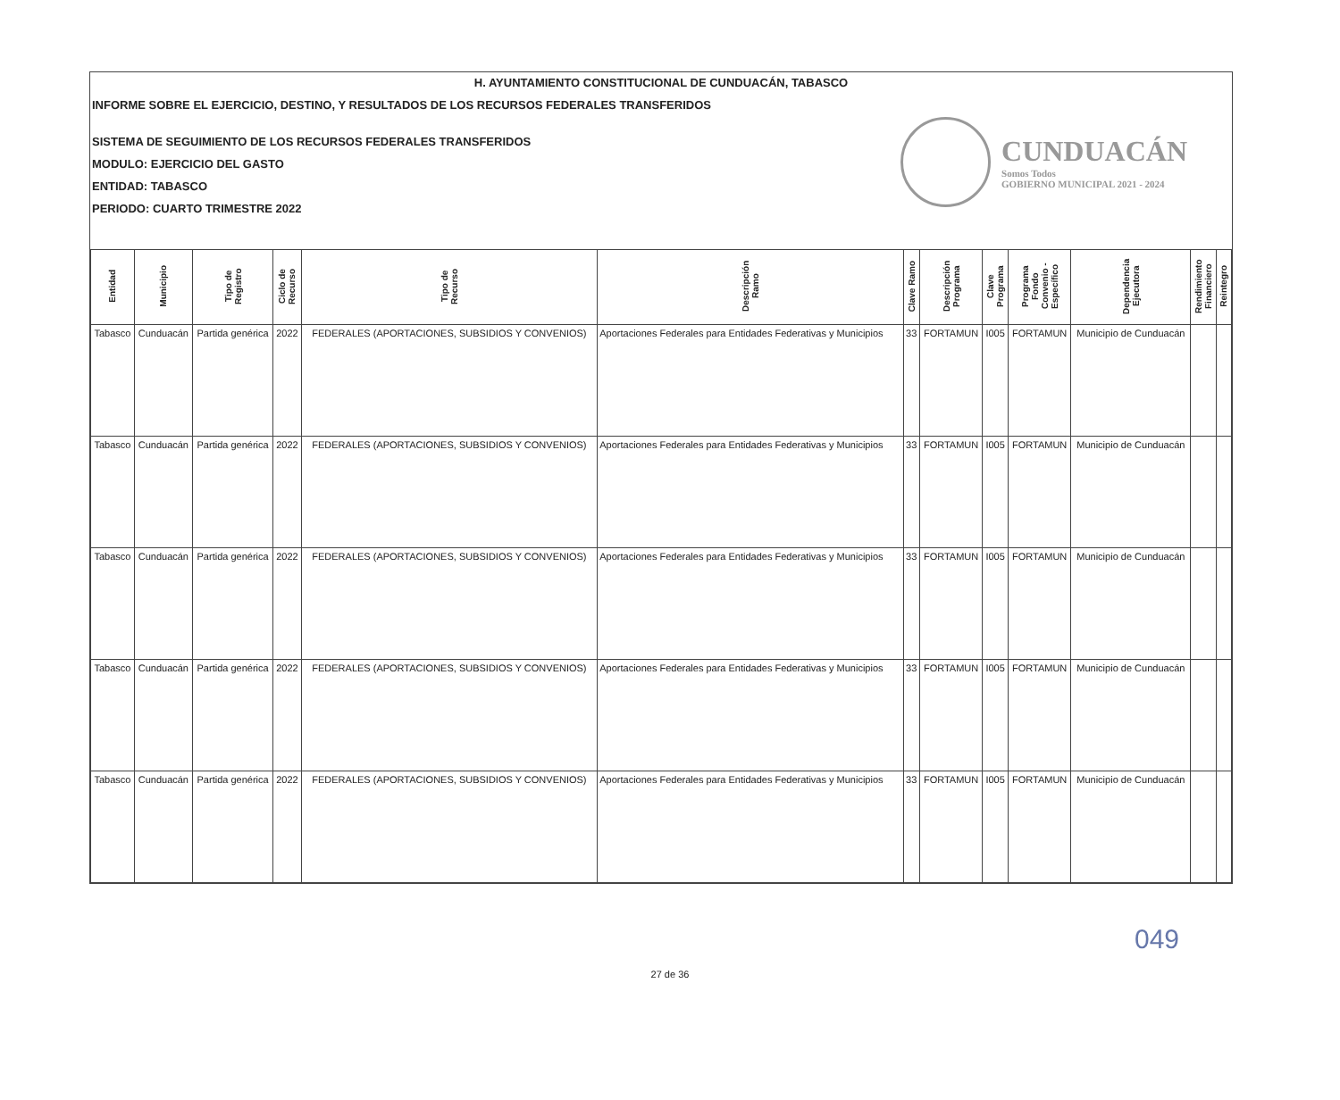H. AYUNTAMIENTO CONSTITUCIONAL DE CUNDUACÁN, TABASCO
INFORME SOBRE EL EJERCICIO, DESTINO, Y RESULTADOS DE LOS RECURSOS FEDERALES TRANSFERIDOS
SISTEMA DE SEGUIMIENTO DE LOS RECURSOS FEDERALES TRANSFERIDOS
MODULO: EJERCICIO DEL GASTO
ENTIDAD: TABASCO
PERIODO: CUARTO TRIMESTRE 2022
CUNDUACÁN
Somos Todos
GOBIERNO MUNICIPAL 2021 - 2024
| Entidad | Municipio | Tipo de Registro | Ciclo de Recurso | Tipo de Recurso | Descripción Ramo | Clave Ramo | Descripción Programa | Clave Programa | Programa Fondo Convenio - Específico | Dependencia Ejecutora | Rendimiento Financiero | Reintegro |
| --- | --- | --- | --- | --- | --- | --- | --- | --- | --- | --- | --- | --- |
| Tabasco | Cunduacán | Partida genérica | 2022 | FEDERALES (APORTACIONES, SUBSIDIOS Y CONVENIOS) | Aportaciones Federales para Entidades Federativas y Municipios | 33 | FORTAMUN | I005 | FORTAMUN | Municipio de Cunduacán | | |
| Tabasco | Cunduacán | Partida genérica | 2022 | FEDERALES (APORTACIONES, SUBSIDIOS Y CONVENIOS) | Aportaciones Federales para Entidades Federativas y Municipios | 33 | FORTAMUN | I005 | FORTAMUN | Municipio de Cunduacán | | |
| Tabasco | Cunduacán | Partida genérica | 2022 | FEDERALES (APORTACIONES, SUBSIDIOS Y CONVENIOS) | Aportaciones Federales para Entidades Federativas y Municipios | 33 | FORTAMUN | I005 | FORTAMUN | Municipio de Cunduacán | | |
| Tabasco | Cunduacán | Partida genérica | 2022 | FEDERALES (APORTACIONES, SUBSIDIOS Y CONVENIOS) | Aportaciones Federales para Entidades Federativas y Municipios | 33 | FORTAMUN | I005 | FORTAMUN | Municipio de Cunduacán | | |
| Tabasco | Cunduacán | Partida genérica | 2022 | FEDERALES (APORTACIONES, SUBSIDIOS Y CONVENIOS) | Aportaciones Federales para Entidades Federativas y Municipios | 33 | FORTAMUN | I005 | FORTAMUN | Municipio de Cunduacán | | |
049
27 de 36